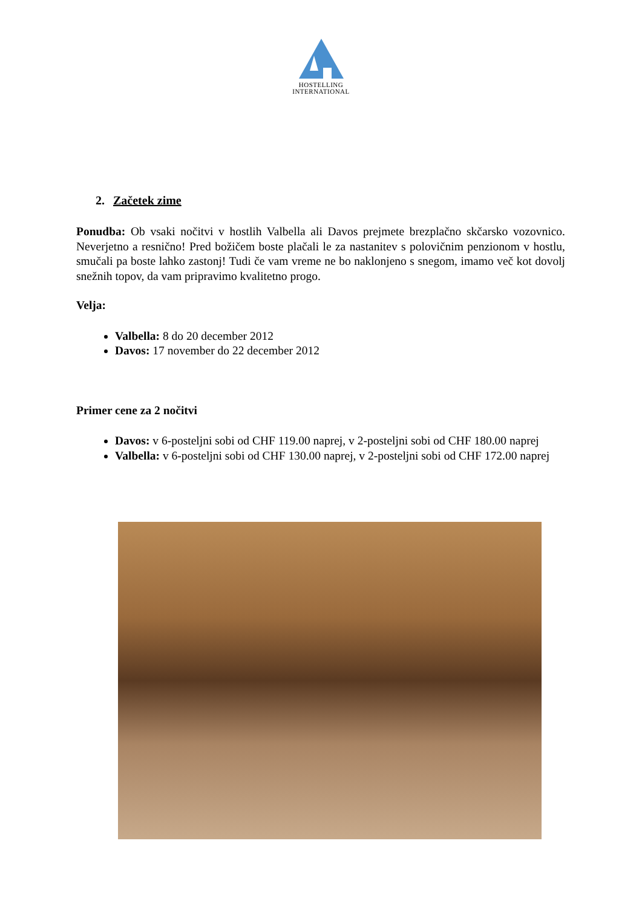HOSTELLING
INTERNATIONAL
2. Začetek zime
Ponudba: Ob vsaki nočitvi v hostlih Valbella ali Davos prejmete brezplačno skčarsko vozovnico. Neverjetno a resnično! Pred božičem boste plačali le za nastanitev s polovičnim penzionom v hostlu, smučali pa boste lahko zastonj! Tudi če vam vreme ne bo naklonjeno s snegom, imamo več kot dovolj snežnih topov, da vam pripravimo kvalitetno progo.
Velja:
Valbella: 8 do 20 december 2012
Davos: 17 november do 22 december 2012
Primer cene za 2 nočitvi
Davos: v 6-posteljni sobi od CHF 119.00 naprej, v 2-posteljni sobi od CHF 180.00 naprej
Valbella: v 6-posteljni sobi od CHF 130.00 naprej, v 2-posteljni sobi od CHF 172.00 naprej